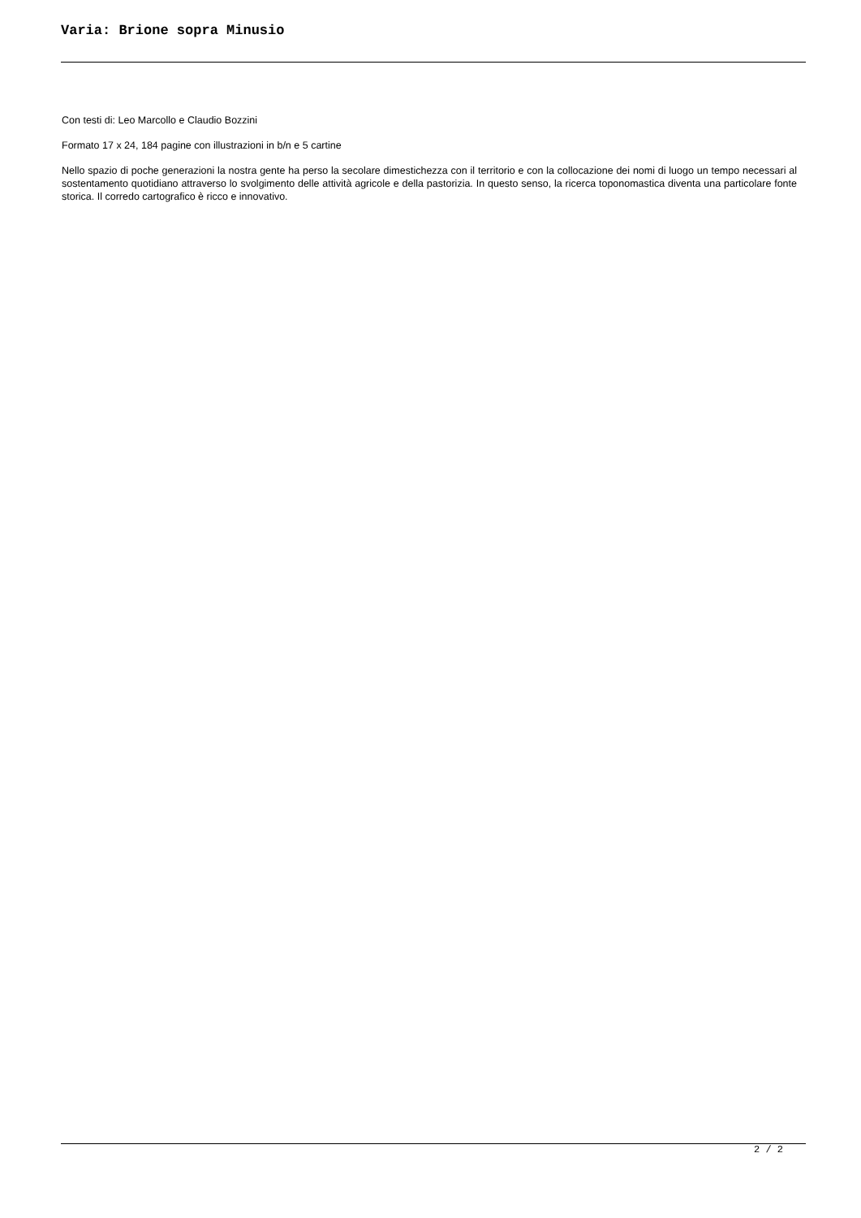Varia: Brione sopra Minusio
Con testi di: Leo Marcollo e Claudio Bozzini
Formato 17 x 24, 184 pagine con illustrazioni in b/n e 5 cartine
Nello spazio di poche generazioni la nostra gente ha perso la secolare dimestichezza con il territorio e con la collocazione dei nomi di luogo un tempo necessari al sostentamento quotidiano attraverso lo svolgimento delle attività agricole e della pastorizia. In questo senso, la ricerca toponomastica diventa una particolare fonte storica. Il corredo cartografico è ricco e innovativo.
2 / 2